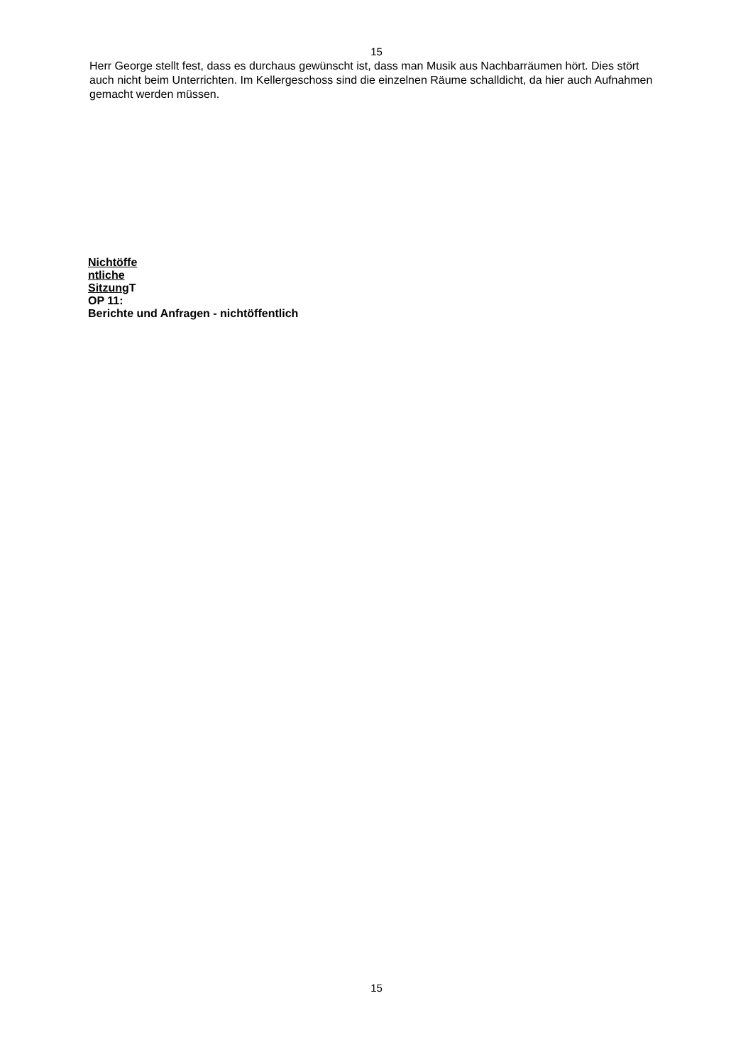15
Herr George stellt fest, dass es durchaus gewünscht ist, dass man Musik aus Nachbarräumen hört. Dies stört auch nicht beim Unterrichten. Im Kellergeschoss sind die einzelnen Räume schalldicht, da hier auch Aufnahmen gemacht werden müssen.
Nichtöffe
ntliche
Sitzung T
OP 11:
Berichte und Anfragen - nichtöffentlich
15